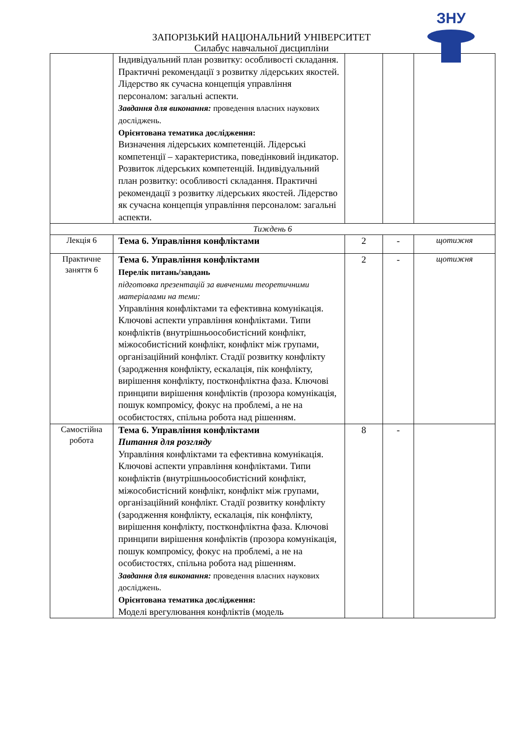ЗНУ
ЗАПОРІЗЬКИЙ НАЦІОНАЛЬНИЙ УНІВЕРСИТЕТ
Силабус навчальної дисципліни
| | Індивідуальний план розвитку: особливості складання. Практичні рекомендації з розвитку лідерських якостей. Лідерство як сучасна концепція управління персоналом: загальні аспекти. Завдання для виконання: проведення власних наукових досліджень. Орієнтована тематика дослідження: Визначення лідерських компетенцій. Лідерські компетенції – характеристика, поведінковий індикатор. Розвиток лідерських компетенцій. Індивідуальний план розвитку: особливості складання. Практичні рекомендації з розвитку лідерських якостей. Лідерство як сучасна концепція управління персоналом: загальні аспекти. | | | |
| Тиждень 6 | | | | |
| Лекція 6 | Тема 6. Управління конфліктами | 2 | - | щотижня |
| Практичне заняття 6 | Тема 6. Управління конфліктами Перелік питань/завдань підготовка презентацій за вивченими теоретичними матеріалами на теми: Управління конфліктами та ефективна комунікація. Ключові аспекти управління конфліктами. Типи конфліктів (внутрішньоособистісний конфлікт, міжособистісний конфлікт, конфлікт між групами, організаційний конфлікт. Стадії розвитку конфлікту (зародження конфлікту, ескалація, пік конфлікту, вирішення конфлікту, постконфліктна фаза. Ключові принципи вирішення конфліктів (прозора комунікація, пошук компромісу, фокус на проблемі, а не на особистостях, спільна робота над рішенням. | 2 | - | щотижня |
| Самостійна робота | Тема 6. Управління конфліктами Питання для розгляду Управління конфліктами та ефективна комунікація. Ключові аспекти управління конфліктами. Типи конфліктів (внутрішньоособистісний конфлікт, міжособистісний конфлікт, конфлікт між групами, організаційний конфлікт. Стадії розвитку конфлікту (зародження конфлікту, ескалація, пік конфлікту, вирішення конфлікту, постконфліктна фаза. Ключові принципи вирішення конфліктів (прозора комунікація, пошук компромісу, фокус на проблемі, а не на особистостях, спільна робота над рішенням. Завдання для виконання: проведення власних наукових досліджень. Орієнтована тематика дослідження: Моделі врегулювання конфліктів (модель | 8 | - | |